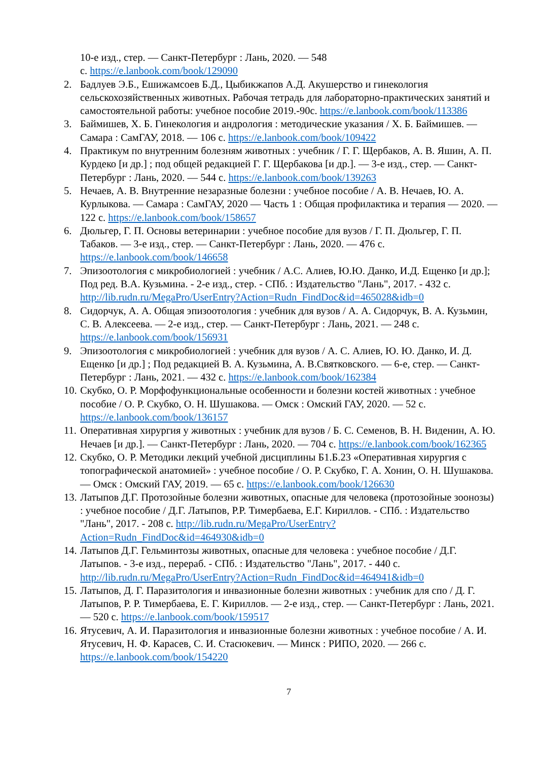10-е изд., стер. — Санкт-Петербург : Лань, 2020. — 548
с. https://e.lanbook.com/book/129090
2. Бадлуев Э.Б., Ешижамсоев Б.Д., Цыбикжапов А.Д. Акушерство и гинекология сельскохозяйственных животных. Рабочая тетрадь для лабораторно-практических занятий и самостоятельной работы: учебное пособие 2019.-90с. https://e.lanbook.com/book/113386
3. Баймишев, Х. Б. Гинекология и андрология : методические указания / Х. Б. Баймишев. — Самара : СамГАУ, 2018. — 106 с. https://e.lanbook.com/book/109422
4. Практикум по внутренним болезням животных : учебник / Г. Г. Щербаков, А. В. Яшин, А. П. Курдеко [и др.] ; под общей редакцией Г. Г. Щербакова [и др.]. — 3-е изд., стер. — Санкт-Петербург : Лань, 2020. — 544 с. https://e.lanbook.com/book/139263
5. Нечаев, А. В. Внутренние незаразные болезни : учебное пособие / А. В. Нечаев, Ю. А. Курлыкова. — Самара : СамГАУ, 2020 — Часть 1 : Общая профилактика и терапия — 2020. — 122 с. https://e.lanbook.com/book/158657
6. Дюльгер, Г. П. Основы ветеринарии : учебное пособие для вузов / Г. П. Дюльгер, Г. П. Табаков. — 3-е изд., стер. — Санкт-Петербург : Лань, 2020. — 476 с. https://e.lanbook.com/book/146658
7. Эпизоотология с микробиологией : учебник / А.С. Алиев, Ю.Ю. Данко, И.Д. Ещенко [и др.]; Под ред. В.А. Кузьмина. - 2-е изд., стер. - СПб. : Издательство "Лань", 2017. - 432 с. http://lib.rudn.ru/MegaPro/UserEntry?Action=Rudn_FindDoc&id=465028&idb=0
8. Сидорчук, А. А. Общая эпизоотология : учебник для вузов / А. А. Сидорчук, В. А. Кузьмин, С. В. Алексеева. — 2-е изд., стер. — Санкт-Петербург : Лань, 2021. — 248 с. https://e.lanbook.com/book/156931
9. Эпизоотология с микробиологией : учебник для вузов / А. С. Алиев, Ю. Ю. Данко, И. Д. Ещенко [и др.] ; Под редакцией В. А. Кузьмина, А. В.Святковского. — 6-е, стер. — Санкт-Петербург : Лань, 2021. — 432 с. https://e.lanbook.com/book/162384
10.
Скубко, О. Р. Морфофункциональные особенности и болезни костей животных : учебное пособие / О. Р. Скубко, О. Н. Шушакова. — Омск : Омский ГАУ, 2020. — 52 с. https://e.lanbook.com/book/136157
11.
Оперативная хирургия у животных : учебник для вузов / Б. С. Семенов, В. Н. Виденин, А. Ю. Нечаев [и др.]. — Санкт-Петербург : Лань, 2020. — 704 с. https://e.lanbook.com/book/162365
12.
Скубко, О. Р. Методики лекций учебной дисциплины Б1.Б.23 «Оперативная хирургия с топографической анатомией» : учебное пособие / О. Р. Скубко, Г. А. Хонин, О. Н. Шушакова. — Омск : Омский ГАУ, 2019. — 65 с. https://e.lanbook.com/book/126630
13.
Латыпов Д.Г. Протозойные болезни животных, опасные для человека (протозойные зоонозы) : учебное пособие / Д.Г. Латыпов, Р.Р. Тимербаева, Е.Г. Кириллов. - СПб. : Издательство "Лань", 2017. - 208 с. http://lib.rudn.ru/MegaPro/UserEntry?Action=Rudn_FindDoc&id=464930&idb=0
14.
Латыпов Д.Г. Гельминтозы животных, опасные для человека : учебное пособие / Д.Г. Латыпов. - 3-е изд., перераб. - СПб. : Издательство "Лань", 2017. - 440 с. http://lib.rudn.ru/MegaPro/UserEntry?Action=Rudn_FindDoc&id=464941&idb=0
15.
Латыпов, Д. Г. Паразитология и инвазионные болезни животных : учебник для спо / Д. Г. Латыпов, Р. Р. Тимербаева, Е. Г. Кириллов. — 2-е изд., стер. — Санкт-Петербург : Лань, 2021. — 520 с. https://e.lanbook.com/book/159517
16.
Ятусевич, А. И. Паразитология и инвазионные болезни животных : учебное пособие / А. И. Ятусевич, Н. Ф. Карасев, С. И. Стасюкевич. — Минск : РИПО, 2020. — 266 с. https://e.lanbook.com/book/154220
7